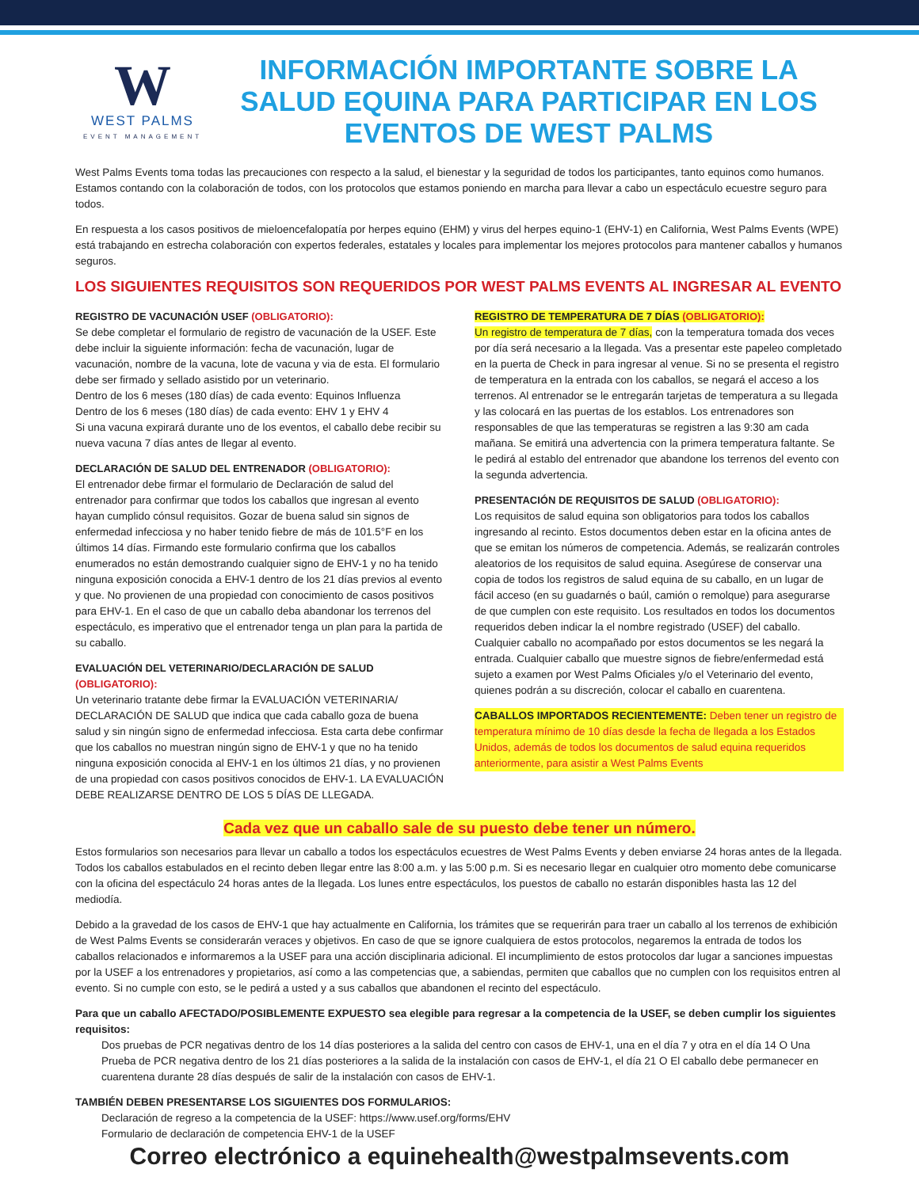W
WEST PALMS
EVENT MANAGEMENT
INFORMACIÓN IMPORTANTE SOBRE LA SALUD EQUINA PARA PARTICIPAR EN LOS EVENTOS DE WEST PALMS
West Palms Events toma todas las precauciones con respecto a la salud, el bienestar y la seguridad de todos los participantes, tanto equinos como humanos. Estamos contando con la colaboración de todos, con los protocolos que estamos poniendo en marcha para llevar a cabo un espectáculo ecuestre seguro para todos.
En respuesta a los casos positivos de mieloencefalopatía por herpes equino (EHM) y virus del herpes equino-1 (EHV-1) en California, West Palms Events (WPE) está trabajando en estrecha colaboración con expertos federales, estatales y locales para implementar los mejores protocolos para mantener caballos y humanos seguros.
LOS SIGUIENTES REQUISITOS SON REQUERIDOS POR WEST PALMS EVENTS AL INGRESAR AL EVENTO
REGISTRO DE VACUNACIÓN USEF (OBLIGATORIO):
Se debe completar el formulario de registro de vacunación de la USEF. Este debe incluir la siguiente información: fecha de vacunación, lugar de vacunación, nombre de la vacuna, lote de vacuna y via de esta. El formulario debe ser firmado y sellado asistido por un veterinario.
Dentro de los 6 meses (180 días) de cada evento: Equinos Influenza
Dentro de los 6 meses (180 días) de cada evento: EHV 1 y EHV 4
Si una vacuna expirará durante uno de los eventos, el caballo debe recibir su nueva vacuna 7 días antes de llegar al evento.
DECLARACIÓN DE SALUD DEL ENTRENADOR (OBLIGATORIO):
El entrenador debe firmar el formulario de Declaración de salud del entrenador para confirmar que todos los caballos que ingresan al evento hayan cumplido cónsul requisitos. Gozar de buena salud sin signos de enfermedad infecciosa y no haber tenido fiebre de más de 101.5°F en los últimos 14 días. Firmando este formulario confirma que los caballos enumerados no están demostrando cualquier signo de EHV-1 y no ha tenido ninguna exposición conocida a EHV-1 dentro de los 21 días previos al evento y que. No provienen de una propiedad con conocimiento de casos positivos para EHV-1. En el caso de que un caballo deba abandonar los terrenos del espectáculo, es imperativo que el entrenador tenga un plan para la partida de su caballo.
EVALUACIÓN DEL VETERINARIO/DECLARACIÓN DE SALUD (OBLIGATORIO):
Un veterinario tratante debe firmar la EVALUACIÓN VETERINARIA/ DECLARACIÓN DE SALUD que indica que cada caballo goza de buena salud y sin ningún signo de enfermedad infecciosa. Esta carta debe confirmar que los caballos no muestran ningún signo de EHV-1 y que no ha tenido ninguna exposición conocida al EHV-1 en los últimos 21 días, y no provienen de una propiedad con casos positivos conocidos de EHV-1. LA EVALUACIÓN DEBE REALIZARSE DENTRO DE LOS 5 DÍAS DE LLEGADA.
REGISTRO DE TEMPERATURA DE 7 DÍAS (OBLIGATORIO):
Un registro de temperatura de 7 días, con la temperatura tomada dos veces por día será necesario a la llegada. Vas a presentar este papeleo completado en la puerta de Check in para ingresar al venue. Si no se presenta el registro de temperatura en la entrada con los caballos, se negará el acceso a los terrenos. Al entrenador se le entregarán tarjetas de temperatura a su llegada y las colocará en las puertas de los establos. Los entrenadores son responsables de que las temperaturas se registren a las 9:30 am cada mañana. Se emitirá una advertencia con la primera temperatura faltante. Se le pedirá al establo del entrenador que abandone los terrenos del evento con la segunda advertencia.
PRESENTACIÓN DE REQUISITOS DE SALUD (OBLIGATORIO):
Los requisitos de salud equina son obligatorios para todos los caballos ingresando al recinto. Estos documentos deben estar en la oficina antes de que se emitan los números de competencia. Además, se realizarán controles aleatorios de los requisitos de salud equina. Asegúrese de conservar una copia de todos los registros de salud equina de su caballo, en un lugar de fácil acceso (en su guadarnés o baúl, camión o remolque) para asegurarse de que cumplen con este requisito. Los resultados en todos los documentos requeridos deben indicar la el nombre registrado (USEF) del caballo. Cualquier caballo no acompañado por estos documentos se les negará la entrada. Cualquier caballo que muestre signos de fiebre/enfermedad está sujeto a examen por West Palms Oficiales y/o el Veterinario del evento, quienes podrán a su discreción, colocar el caballo en cuarentena.
CABALLOS IMPORTADOS RECIENTEMENTE: Deben tener un registro de temperatura mínimo de 10 días desde la fecha de llegada a los Estados Unidos, además de todos los documentos de salud equina requeridos anteriormente, para asistir a West Palms Events
Cada vez que un caballo sale de su puesto debe tener un número.
Estos formularios son necesarios para llevar un caballo a todos los espectáculos ecuestres de West Palms Events y deben enviarse 24 horas antes de la llegada. Todos los caballos estabulados en el recinto deben llegar entre las 8:00 a.m. y las 5:00 p.m. Si es necesario llegar en cualquier otro momento debe comunicarse con la oficina del espectáculo 24 horas antes de la llegada. Los lunes entre espectáculos, los puestos de caballo no estarán disponibles hasta las 12 del mediodía.
Debido a la gravedad de los casos de EHV-1 que hay actualmente en California, los trámites que se requerirán para traer un caballo al los terrenos de exhibición de West Palms Events se considerarán veraces y objetivos. En caso de que se ignore cualquiera de estos protocolos, negaremos la entrada de todos los caballos relacionados e informaremos a la USEF para una acción disciplinaria adicional. El incumplimiento de estos protocolos dar lugar a sanciones impuestas por la USEF a los entrenadores y propietarios, así como a las competencias que, a sabiendas, permiten que caballos que no cumplen con los requisitos entren al evento. Si no cumple con esto, se le pedirá a usted y a sus caballos que abandonen el recinto del espectáculo.
Para que un caballo AFECTADO/POSIBLEMENTE EXPUESTO sea elegible para regresar a la competencia de la USEF, se deben cumplir los siguientes requisitos:
Dos pruebas de PCR negativas dentro de los 14 días posteriores a la salida del centro con casos de EHV-1, una en el día 7 y otra en el día 14 O Una Prueba de PCR negativa dentro de los 21 días posteriores a la salida de la instalación con casos de EHV-1, el día 21 O El caballo debe permanecer en cuarentena durante 28 días después de salir de la instalación con casos de EHV-1.
TAMBIÉN DEBEN PRESENTARSE LOS SIGUIENTES DOS FORMULARIOS:
Declaración de regreso a la competencia de la USEF: https://www.usef.org/forms/EHV
Formulario de declaración de competencia EHV-1 de la USEF
Correo electrónico a equinehealth@westpalmsevents.com